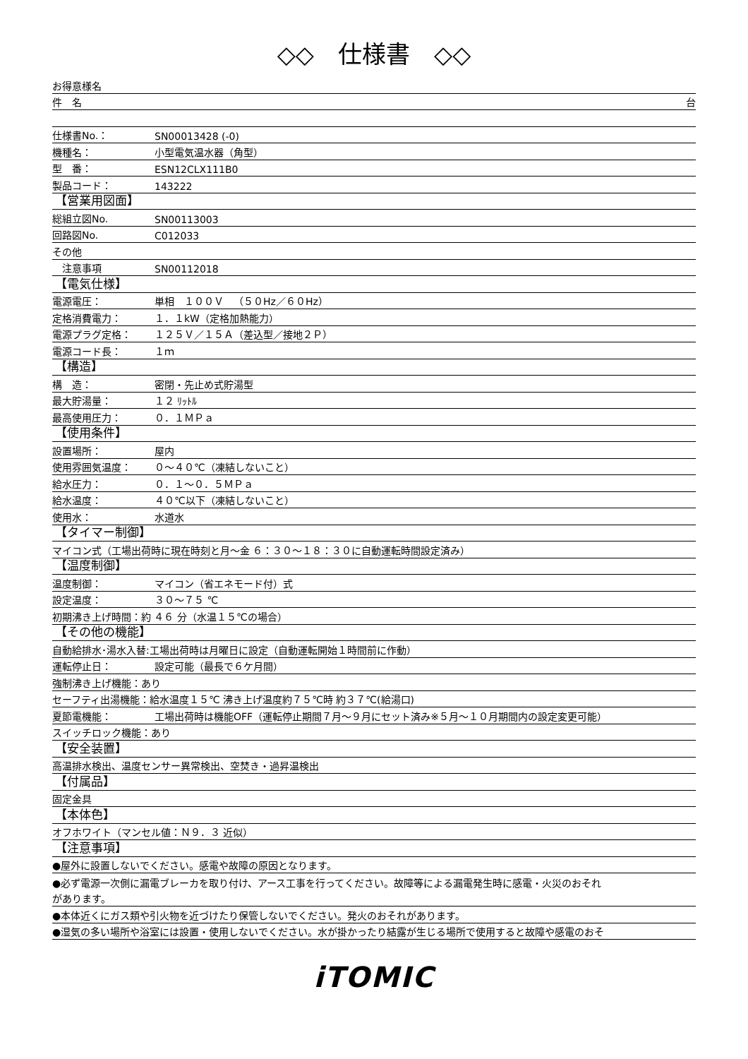◇◇　仕様書　◇◇
お得意様名
件　名 台
仕様書No.： SN00013428 (-0)
機種名： 小型電気温水器（角型）
型　番： ESN12CLX111B0
製品コード： 143222
【営業用図面】
総組立図No. SN00113003
回路図No. C012033
その他
　注意事項 SN00112018
【電気仕様】
電源電圧： 単相　１００Ｖ　（５０Hz／６０Hz）
定格消費電力： １．１kW（定格加熱能力）
電源プラグ定格： １２５Ｖ／１５Ａ（差込型／接地２Ｐ）
電源コード長： １ｍ
【構造】
構　造： 密閉・先止め式貯湯型
最大貯湯量： １２ ﾘｯﾄﾙ
最高使用圧力： ０．１ＭＰａ
【使用条件】
設置場所： 屋内
使用雰囲気温度： ０～４０℃（凍結しないこと）
給水圧力： ０．１～０．５ＭＰａ
給水温度： ４０℃以下（凍結しないこと）
使用水： 水道水
【タイマー制御】
マイコン式（工場出荷時に現在時刻と月～金 ６：３０～１８：３０に自動運転時間設定済み）
【温度制御】
温度制御： マイコン（省エネモード付）式
設定温度： ３０～７５ ℃
初期沸き上げ時間：約 ４６ 分（水温１５℃の場合）
【その他の機能】
自動給排水･湯水入替:工場出荷時は月曜日に設定（自動運転開始１時間前に作動）
運転停止日： 設定可能（最長で６ケ月間）
強制沸き上げ機能：あり
セーフティ出湯機能：給水温度１５℃ 沸き上げ温度約７５℃時 約３７℃(給湯口)
夏節電機能： 工場出荷時は機能OFF（運転停止期間７月～９月にセット済み※５月～１０月期間内の設定変更可能）
スイッチロック機能：あり
【安全装置】
高温排水検出、温度センサー異常検出、空焚き・過昇温検出
【付属品】
固定金具
【本体色】
オフホワイト（マンセル値：Ｎ９．３ 近似）
【注意事項】
●屋外に設置しないでください。感電や故障の原因となります。
●必ず電源一次側に漏電ブレーカを取り付け、アース工事を行ってください。故障等による漏電発生時に感電・火災のおそれ
があります。
●本体近くにガス類や引火物を近づけたり保管しないでください。発火のおそれがあります。
●湿気の多い場所や浴室には設置・使用しないでください。水が掛かったり結露が生じる場所で使用すると故障や感電のおそ
iTOMIC